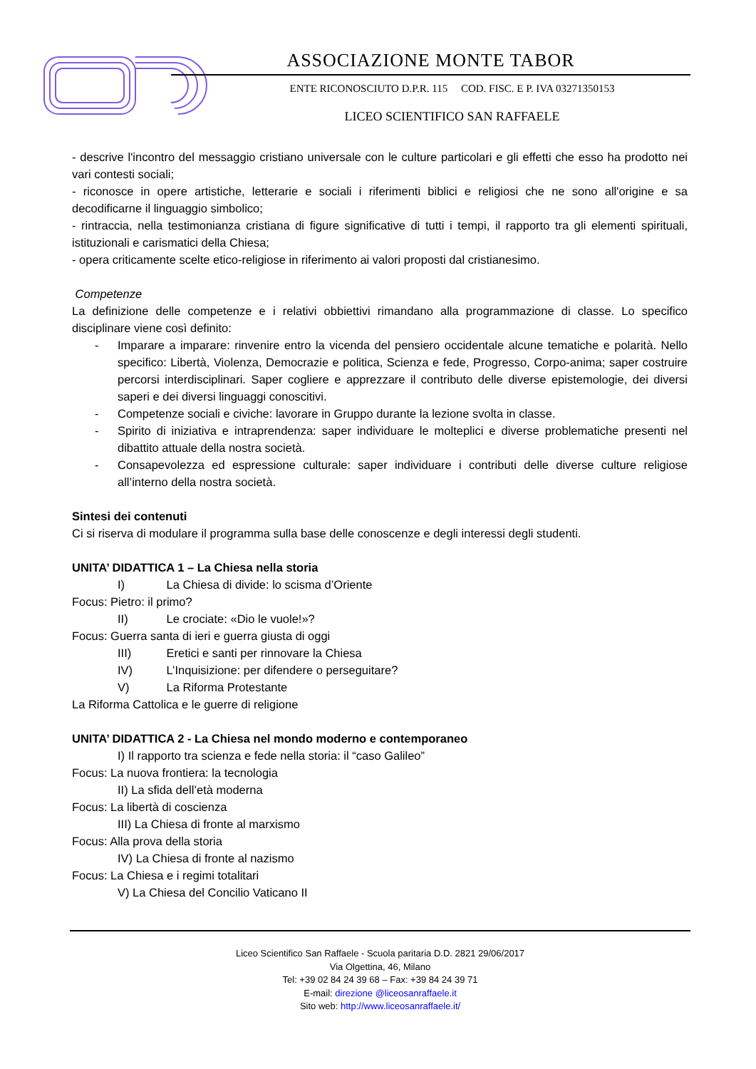ASSOCIAZIONE MONTE TABOR
ENTE RICONOSCIUTO D.P.R. 115 COD. FISC. E P. IVA 03271350153
LICEO SCIENTIFICO SAN RAFFAELE
- descrive l'incontro del messaggio cristiano universale con le culture particolari e gli effetti che esso ha prodotto nei vari contesti sociali;
- riconosce in opere artistiche, letterarie e sociali i riferimenti biblici e religiosi che ne sono all'origine e sa decodificarne il linguaggio simbolico;
- rintraccia, nella testimonianza cristiana di figure significative di tutti i tempi, il rapporto tra gli elementi spirituali, istituzionali e carismatici della Chiesa;
- opera criticamente scelte etico-religiose in riferimento ai valori proposti dal cristianesimo.
Competenze
La definizione delle competenze e i relativi obbiettivi rimandano alla programmazione di classe. Lo specifico disciplinare viene così definito:
- Imparare a imparare: rinvenire entro la vicenda del pensiero occidentale alcune tematiche e polarità. Nello specifico: Libertà, Violenza, Democrazie e politica, Scienza e fede, Progresso, Corpo-anima; saper costruire percorsi interdisciplinari. Saper cogliere e apprezzare il contributo delle diverse epistemologie, dei diversi saperi e dei diversi linguaggi conoscitivi.
- Competenze sociali e civiche: lavorare in Gruppo durante la lezione svolta in classe.
- Spirito di iniziativa e intraprendenza: saper individuare le molteplici e diverse problematiche presenti nel dibattito attuale della nostra società.
- Consapevolezza ed espressione culturale: saper individuare i contributi delle diverse culture religiose all’interno della nostra società.
Sintesi dei contenuti
Ci si riserva di modulare il programma sulla base delle conoscenze e degli interessi degli studenti.
UNITA’ DIDATTICA 1 – La Chiesa nella storia
I) La Chiesa di divide: lo scisma d’Oriente
Focus: Pietro: il primo?
II) Le crociate: «Dio le vuole!»?
Focus: Guerra santa di ieri e guerra giusta di oggi
III) Eretici e santi per rinnovare la Chiesa
IV) L’Inquisizione: per difendere o perseguitare?
V) La Riforma Protestante
La Riforma Cattolica e le guerre di religione
UNITA’ DIDATTICA 2 - La Chiesa nel mondo moderno e contemporaneo
I) Il rapporto tra scienza e fede nella storia: il “caso Galileo”
Focus: La nuova frontiera: la tecnologia
II) La sfida dell’età moderna
Focus: La libertà di coscienza
III) La Chiesa di fronte al marxismo
Focus: Alla prova della storia
IV) La Chiesa di fronte al nazismo
Focus: La Chiesa e i regimi totalitari
V) La Chiesa del Concilio Vaticano II
Liceo Scientifico San Raffaele - Scuola paritaria D.D. 2821 29/06/2017
Via Olgettina, 46, Milano
Tel: +39 02 84 24 39 68 – Fax: +39 84 24 39 71
E-mail: direzione @liceosanraffaele.it
Sito web: http://www.liceosanraffaele.it/